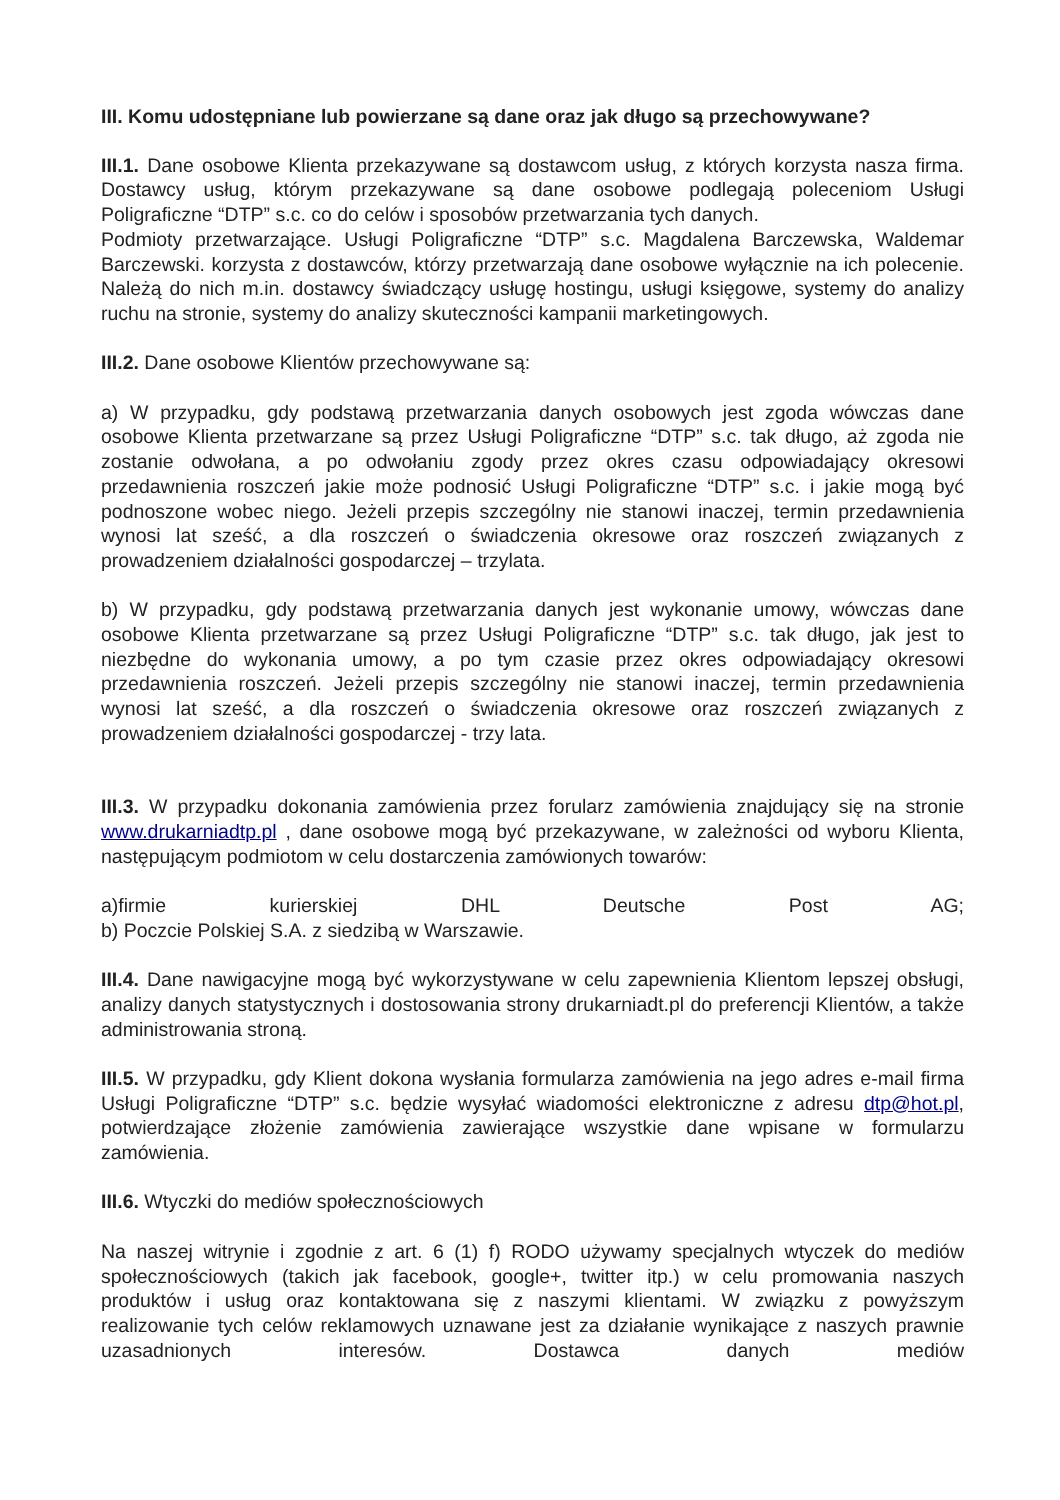III. Komu udostępniane lub powierzane są dane oraz jak długo są przechowywane?
III.1. Dane osobowe Klienta przekazywane są dostawcom usług, z których korzysta nasza firma. Dostawcy usług, którym przekazywane są dane osobowe podlegają poleceniom Usługi Poligraficzne “DTP” s.c. co do celów i sposobów przetwarzania tych danych.
Podmioty przetwarzające. Usługi Poligraficzne “DTP” s.c. Magdalena Barczewska, Waldemar Barczewski. korzysta z dostawców, którzy przetwarzają dane osobowe wyłącznie na ich polecenie. Należą do nich m.in. dostawcy świadczący usługę hostingu, usługi księgowe, systemy do analizy ruchu na stronie, systemy do analizy skuteczności kampanii marketingowych.
III.2. Dane osobowe Klientów przechowywane są:
a) W przypadku, gdy podstawą przetwarzania danych osobowych jest zgoda wówczas dane osobowe Klienta przetwarzane są przez Usługi Poligraficzne “DTP” s.c. tak długo, aż zgoda nie zostanie odwołana, a po odwołaniu zgody przez okres czasu odpowiadający okresowi przedawnienia roszczeń jakie może podnosić Usługi Poligraficzne “DTP” s.c. i jakie mogą być podnoszone wobec niego. Jeżeli przepis szczególny nie stanowi inaczej, termin przedawnienia wynosi lat sześć, a dla roszczeń o świadczenia okresowe oraz roszczeń związanych z prowadzeniem działalności gospodarczej – trzylata.
b) W przypadku, gdy podstawą przetwarzania danych jest wykonanie umowy, wówczas dane osobowe Klienta przetwarzane są przez Usługi Poligraficzne “DTP” s.c. tak długo, jak jest to niezbędne do wykonania umowy, a po tym czasie przez okres odpowiadający okresowi przedawnienia roszczeń. Jeżeli przepis szczególny nie stanowi inaczej, termin przedawnienia wynosi lat sześć, a dla roszczeń o świadczenia okresowe oraz roszczeń związanych z prowadzeniem działalności gospodarczej - trzy lata.
III.3. W przypadku dokonania zamówienia przez forularz zamówienia znajdujący się na stronie www.drukarniadtp.pl , dane osobowe mogą być przekazywane, w zależności od wyboru Klienta, następującym podmiotom w celu dostarczenia zamówionych towarów:
a)firmie kurierskiej DHL Deutsche Post AG;
b) Poczcie Polskiej S.A. z siedzibą w Warszawie.
III.4. Dane nawigacyjne mogą być wykorzystywane w celu zapewnienia Klientom lepszej obsługi, analizy danych statystycznych i dostosowania strony drukarniadt.pl do preferencji Klientów, a także administrowania stroną.
III.5. W przypadku, gdy Klient dokona wysłania formularza zamówienia na jego adres e-mail firma Usługi Poligraficzne “DTP” s.c. będzie wysyłać wiadomości elektroniczne z adresu dtp@hot.pl, potwierdzające złożenie zamówienia zawierające wszystkie dane wpisane w formularzu zamówienia.
III.6. Wtyczki do mediów społecznościowych
Na naszej witrynie i zgodnie z art. 6 (1) f) RODO używamy specjalnych wtyczek do mediów społecznościowych (takich jak facebook, google+, twitter itp.) w celu promowania naszych produktów i usług oraz kontaktowana się z naszymi klientami. W związku z powyższym realizowanie tych celów reklamowych uznawane jest za działanie wynikające z naszych prawnie uzasadnionych interesów. Dostawca danych mediów